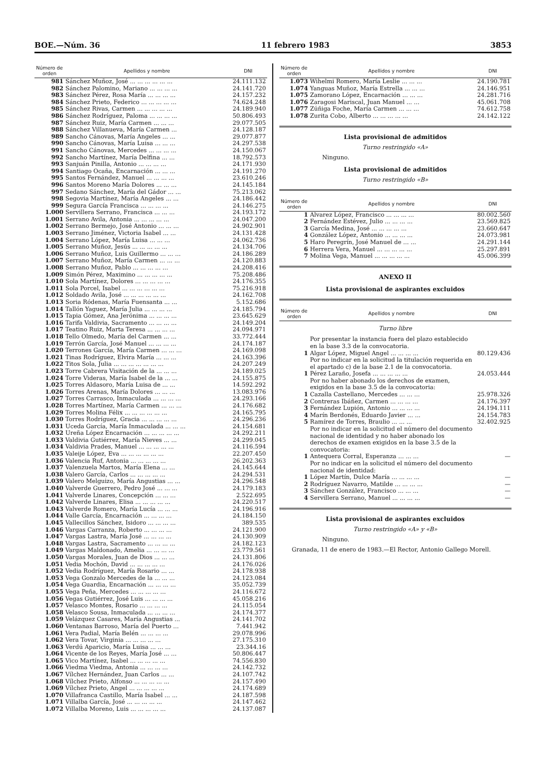BOE.—Núm. 36 11 febrero 1983 3853
| Número de orden | Apellidos y nombre | DNI |
| --- | --- | --- |
| 981 | Sánchez Muñoz, José ... ... ... ... ... ... | 24.111.132 |
| 982 | Sánchez Palomino, Mariano ... ... ... ... | 24.141.720 |
| 983 | Sánchez Pérez, Rosa María ... ... ... ... | 24.157.232 |
| 984 | Sánchez Prieto, Federico ... ... ... ... ... | 74.624.248 |
| 985 | Sánchez Rivas, Carmen ... ... ... ... ... | 24.189.940 |
| 986 | Sánchez Rodríguez, Paloma ... ... ... ... | 50.806.493 |
| 987 | Sánchez Ruiz, María Carmen ... ... ... | 29.077.505 |
| 988 | Sánchez Villanueva, María Carmen ... | 24.128.187 |
| 989 | Sancho Cánovas, María Angeles ... ... | 29.077.877 |
| 990 | Sancho Cánovas, María Luisa ... ... ... | 24.297.538 |
| 991 | Sancho Cánovas, Mercedes ... ... ... ... | 24.150.067 |
| 992 | Sancho Martínez, María Delfina ... ... | 18.792.573 |
| 993 | Sanjuán Pinilla, Antonio ... ... ... ... | 24.171.930 |
| 994 | Santiago Ocaña, Encarnación ... ... ... | 24.191.270 |
| 995 | Santos Fernández, Manuel ... ... ... ... | 23.610.246 |
| 996 | Santos Moreno María Dolores ... ... ... | 24.145.184 |
| 997 | Sedano Sánchez, María del Gádor ... ... | 75.213.062 |
| 998 | Segovia Martínez, María Angeles ... ... | 24.186.442 |
| 999 | Segura García Francisca ... ... ... ... | 24.146.275 |
| 1.000 | Servillera Serrano, Francisca ... ... ... | 24.193.172 |
| 1.001 | Serrano Avila, Antonia ... ... ... ... ... | 24.047.200 |
| 1.002 | Serrano Bermejo, José Antonio ... ... ... | 24.902.901 |
| 1.003 | Serrano Jiménez, Victoria Isabel ... ... | 24.131.428 |
| 1.004 | Serrano López, María Luisa ... ... ... | 24.062.736 |
| 1.005 | Serrano Muñoz, Jesús ... ... ... ... ... | 24.134.706 |
| 1.006 | Serrano Muñoz, Luis Guillermo ... ... ... | 24.186.289 |
| 1.007 | Serrano Muñoz, María Carmen ... ... ... | 24.120.883 |
| 1.008 | Serrano Muñoz, Pablo ... ... ... ... ... | 24.208.416 |
| 1.009 | Simón Pérez, Maximino ... ... ... ... ... | 75.208.486 |
| 1.010 | Sola Martínez, Dolores ... ... ... ... ... | 24.176.355 |
| 1.011 | Sola Porcel, Isabel ... ... ... ... ... ... | 75.216.918 |
| 1.012 | Soldado Avila, José ... ... ... ... ... ... | 24.162.708 |
| 1.013 | Soria Ródenas, María Fuensanta ... ... | 5.152.686 |
| 1.014 | Tallón Yaguez, María Julia ... ... ... ... | 24.185.794 |
| 1.015 | Tapia Gómez, Ana Jerónima ... ... ... ... | 23.645.629 |
| 1.016 | Tarifa Valdivia, Sacramento ... ... ... ... | 24.149.204 |
| 1.017 | Teatino Ruiz, Marta Teresa ... ... ... ... | 24.094.971 |
| 1.018 | Tello Olmedo, María del Carmen ... ... | 33.772.444 |
| 1.019 | Terrón García, José Manuel ... ... ... ... | 24.174.187 |
| 1.020 | Terrones García, María Carmen ... ... ... | 24.169.098 |
| 1.021 | Tinas Rodríguez, Elvira María ... ... ... | 24.163.396 |
| 1.022 | Titos Sola, Julia ... ... ... ... ... ... ... | 24.207.249 |
| 1.023 | Torre Cabrera Visitación de la ... ... ... | 24.189.025 |
| 1.024 | Torre Videras, María Isabel de la ... ... | 24.155.875 |
| 1.025 | Torres Aldasoro, María Luisa de ... ... | 14.592.292 |
| 1.026 | Torres Arenas, María Dolores ... ... ... | 13.083.976 |
| 1.027 | Torres Carrasco, Inmaculada ... ... ... ... | 24.293.166 |
| 1.028 | Torres Martínez, María Carmen ... ... ... | 24.176.682 |
| 1.029 | Torres Molina Félix ... ... ... ... ... ... | 24.165.795 |
| 1.030 | Torres Rodríguez, Gracia ... ... ... ... ... | 24.296.236 |
| 1.031 | Uceda García, María Inmaculada ... ... ... | 24.154.681 |
| 1.032 | Ureña López Encarnación ... ... ... ... ... | 24.292.211 |
| 1.033 | Valdivia Gutiérrez, María Nieves ... ... | 24.299.045 |
| 1.034 | Valdivia Prades, Manuel ... ... ... ... ... | 24.116.594 |
| 1.035 | Valeije López, Eva ... ... ... ... ... ... | 22.207.450 |
| 1.036 | Valencia Ruf, Antonia ... ... ... ... ... | 26.202.363 |
| 1.037 | Valenzuela Martos, María Elena ... ... | 24.145.644 |
| 1.038 | Valero García, Carlos ... ... ... ... ... | 24.294.531 |
| 1.039 | Valero Melguizo, María Angustias ... ... | 24.296.548 |
| 1.040 | Valverde Guerrero, Pedro José ... ... ... | 24.179.183 |
| 1.041 | Valverde Linares, Concepción ... ... ... | 2.522.695 |
| 1.042 | Valverde Linares, Elisa ... ... ... ... ... | 24.220.517 |
| 1.043 | Valverde Romero, María Lucía ... ... ... | 24.196.916 |
| 1.044 | Valle García, Encarnación ... ... ... ... | 24.184.150 |
| 1.045 | Vallecillos Sánchez, Isidoro ... ... ... ... | 389.535 |
| 1.046 | Vargas Carranza, Roberto ... ... ... ... | 24.121.900 |
| 1.047 | Vargas Lastra, María José ... ... ... ... | 24.130.909 |
| 1.048 | Vargas Lastra, Sacramento ... ... ... ... | 24.182.123 |
| 1.049 | Vargas Maldonado, Amelia ... ... ... ... | 23.779.561 |
| 1.050 | Vargas Morales, Juan de Dios ... ... ... | 24.131.806 |
| 1.051 | Vedia Mochón, David ... ... ... ... ... | 24.176.026 |
| 1.052 | Vedia Rodríguez, María Rosario ... ... | 24.178.938 |
| 1.053 | Vega Gonzalo Mercedes de la ... ... ... | 24.123.084 |
| 1.054 | Vega Guardia, Encarnación ... ... ... ... | 35.052.739 |
| 1.055 | Vega Peña, Mercedes ... ... ... ... ... | 24.116.672 |
| 1.056 | Vegas Gutiérrez, José Luis ... ... ... ... | 45.058.216 |
| 1.057 | Velasco Montes, Rosario ... ... ... ... | 24.115.054 |
| 1.058 | Velasco Sousa, Inmaculada ... ... ... ... | 24.174.377 |
| 1.059 | Velázquez Casares, María Angustias ... | 24.141.702 |
| 1.060 | Ventanas Barroso, María del Puerto ... | 7.441.942 |
| 1.061 | Vera Padial, María Belén ... ... ... ... | 29.078.996 |
| 1.062 | Vera Tovar, Virginia ... ... ... ... ... | 27.175.310 |
| 1.063 | Verdú Aparicio, María Luisa ... ... ... | 23.344.16 |
| 1.064 | Vicente de los Reyes, María José ... ... | 50.806.447 |
| 1.065 | Vico Martínez, Isabel ... ... ... ... ... | 74.556.830 |
| 1.066 | Viedma Viedma, Antonia ... ... ... ... | 24.142.732 |
| 1.067 | Vílchez Hernández, Juan Carlos ... ... | 24.107.742 |
| 1.068 | Vílchez Prieto, Alfonso ... ... ... ... ... | 24.157.490 |
| 1.069 | Vílchez Prieto, Angel ... ... ... ... ... | 24.174.689 |
| 1.070 | Villafranca Castillo, María Isabel ... ... | 24.187.598 |
| 1.071 | Villalba García, José ... ... ... ... ... | 24.147.462 |
| 1.072 | Villalba Moreno, Luis ... ... ... ... ... | 24.137.087 |
| Número de orden | Apellidos y nombre | DNI |
| --- | --- | --- |
| 1.073 | Wihelmi Romero, María Leslie ... ... ... | 24.190.781 |
| 1.074 | Yanguas Muñoz, María Estrella ... ... ... | 24.146.951 |
| 1.075 | Zamorano López, Encarnación ... ... ... | 24.281.716 |
| 1.076 | Zaragosi Mariscal, Juan Manuel ... ... | 45.061.708 |
| 1.077 | Zúñiga Foche, María Carmen ... ... ... | 74.612.758 |
| 1.078 | Zurita Cobo, Alberto ... ... ... ... ... | 24.142.122 |
Lista provisional de admitidos
Turno restringido «A»
Ninguno.
Lista provisional de admitidos
Turno restringido «B»
| Número de orden | Apellidos y nombre | DNI |
| --- | --- | --- |
| 1 | Alvarez López, Francisco ... ... ... ... | 80.002.560 |
| 2 | Fernández Estévez, Julio ... ... ... ... | 23.569.825 |
| 3 | García Medina, José ... ... ... ... ... | 23.660.647 |
| 4 | González López, Antonio ... ... ... ... | 24.073.981 |
| 5 | Haro Peregrín, José Manuel de ... ... | 24.291.144 |
| 6 | Herrera Vera, Manuel ... ... ... ... ... | 25.297.891 |
| 7 | Molina Vega, Manuel ... ... ... ... ... | 45.006.399 |
ANEXO II
Lista provisional de aspirantes excluidos
| Número de orden | Apellidos y nombre | DNI |
| --- | --- | --- |
| Turno libre | | |
| | Por presentar la instancia fuera del plazo establecido en la base 3.3 de la convocatoria. | |
| 1 | Algar López, Miguel Angel ... ... ... ... | 80.129.436 |
| | Por no indicar en la solicitud la titulación requerida en el apartado c) de la base 2.1 de la convocatoria. | |
| 1 | Pérez Laraño, Josefa ... ... ... ... ... | 24.053.444 |
| | Por no haber abonado los derechos de examen, exigidos en la base 3.5 de la convocatoria: | |
| 1 | Cazalla Castellano, Mercedes ... ... ... | 25.978.326 |
| 2 | Contreras Ibáñez, Carmen ... ... ... ... | 24.176.397 |
| 3 | Fernández Lupión, Antonio ... ... ... ... | 24.194.111 |
| 4 | Marín Berdonés, Eduardo Javier ... ... | 24.154.783 |
| 5 | Ramírez de Torres, Braulio ... ... ... | 32.402.925 |
| | Por no indicar en la solicitud el número del documento nacional de identidad y no haber abonado los derechos de examen exigidos en la base 3.5 de la convocatoria: | |
| 1 | Antequera Corral, Esperanza ... ... ... | — |
| | Por no indicar en la solicitud el número del documento nacional de identidad: | |
| 1 | López Martín, Dulce María ... ... ... ... | — |
| 2 | Rodríguez Navarro, Matilde ... ... ... ... | — |
| 3 | Sánchez González, Francisco ... ... ... | — |
| 4 | Servillera Serrano, Manuel ... ... ... ... | — |
Lista provisional de aspirantes excluidos
Turno restringido «A» y «B»
Ninguno.
Granada, 11 de enero de 1983.—El Rector, Antonio Gallego Morell.